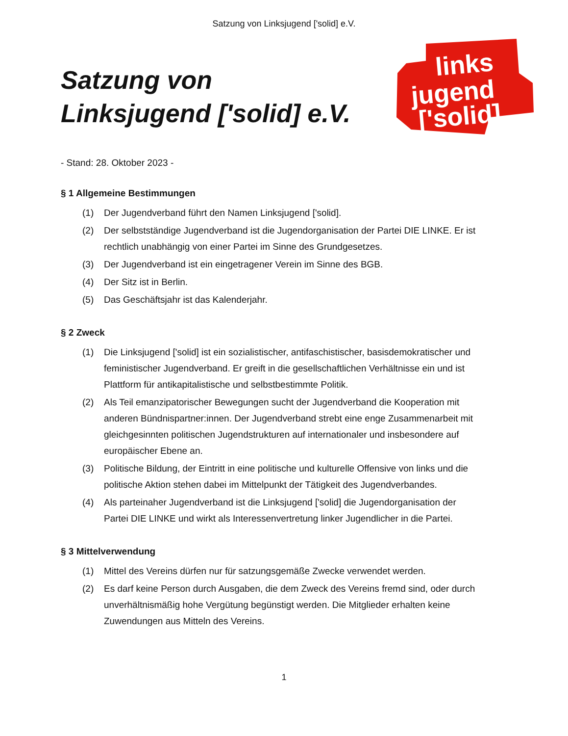Satzung von Linksjugend ['solid] e.V.
Satzung von
Linksjugend ['solid] e.V.
links
jugend
['solid]
- Stand: 28. Oktober 2023 -
§ 1 Allgemeine Bestimmungen
(1) Der Jugendverband führt den Namen Linksjugend ['solid].
(2) Der selbstständige Jugendverband ist die Jugendorganisation der Partei DIE LINKE. Er ist rechtlich unabhängig von einer Partei im Sinne des Grundgesetzes.
(3) Der Jugendverband ist ein eingetragener Verein im Sinne des BGB.
(4) Der Sitz ist in Berlin.
(5) Das Geschäftsjahr ist das Kalenderjahr.
§ 2 Zweck
(1) Die Linksjugend ['solid] ist ein sozialistischer, antifaschistischer, basisdemokratischer und feministischer Jugendverband. Er greift in die gesellschaftlichen Verhältnisse ein und ist Plattform für antikapitalistische und selbstbestimmte Politik.
(2) Als Teil emanzipatorischer Bewegungen sucht der Jugendverband die Kooperation mit anderen Bündnispartner:innen. Der Jugendverband strebt eine enge Zusammenarbeit mit gleichgesinnten politischen Jugendstrukturen auf internationaler und insbesondere auf europäischer Ebene an.
(3) Politische Bildung, der Eintritt in eine politische und kulturelle Offensive von links und die politische Aktion stehen dabei im Mittelpunkt der Tätigkeit des Jugendverbandes.
(4) Als parteinaher Jugendverband ist die Linksjugend ['solid] die Jugendorganisation der Partei DIE LINKE und wirkt als Interessenvertretung linker Jugendlicher in die Partei.
§ 3 Mittelverwendung
(1) Mittel des Vereins dürfen nur für satzungsgemäße Zwecke verwendet werden.
(2) Es darf keine Person durch Ausgaben, die dem Zweck des Vereins fremd sind, oder durch unverhältnismäßig hohe Vergütung begünstigt werden. Die Mitglieder erhalten keine Zuwendungen aus Mitteln des Vereins.
1